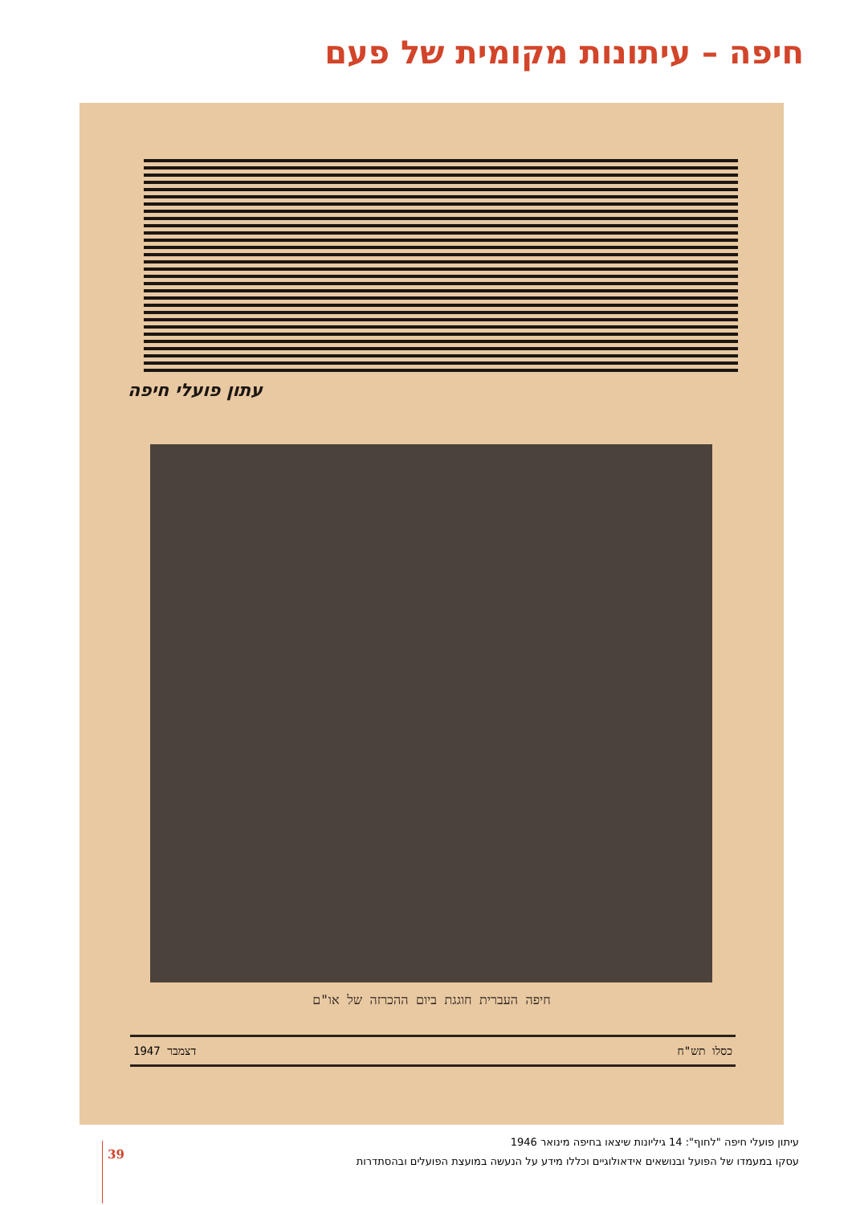חיפה – עיתונות מקומית של פעם
עתון פועלי חיפה
חיפה העברית חוגגת ביום ההכרזה של או"ם
דצמבר 1947 כסלו תש"ח
עיתון פועלי חיפה "לחוף": 14 גיליונות שיצאו בחיפה מינואר 1946
עסקו במעמדו של הפועל ובנושאים אידאולוגיים וכללו מידע על הנעשה במועצת הפועלים ובהסתדרות
39